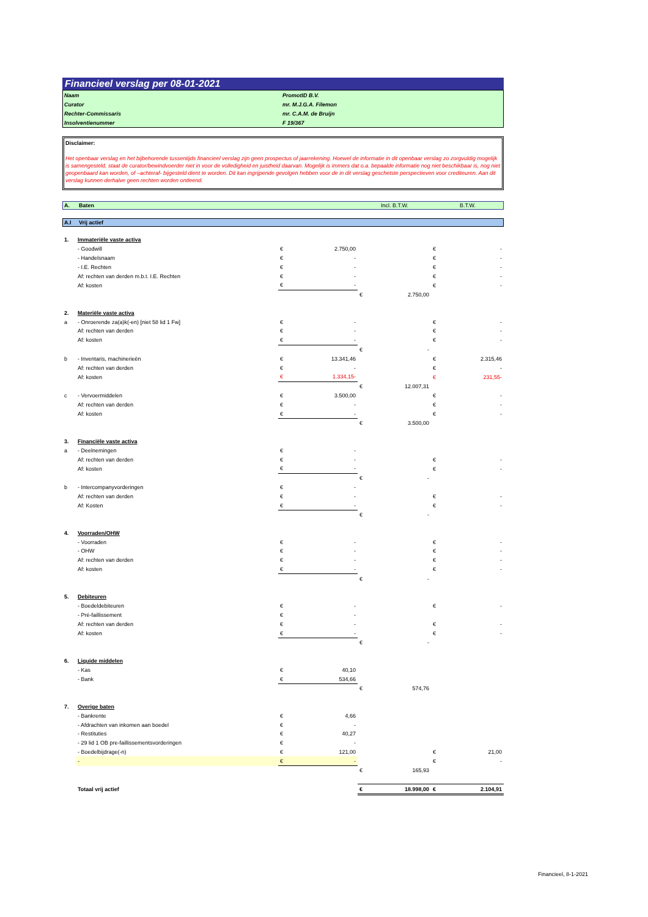Financieel verslag per 08-01-2021
| Naam | PromotID B.V. |
| Curator | mr. M.J.G.A. Filemon |
| Rechter-Commissaris | mr. C.A.M. de Bruijn |
| Insolventienummer | F 19/367 |
Disclaimer:
Het openbaar verslag en het bijbehorende tussentijds financieel verslag zijn geen prospectus of jaarrekening. Hoewel de informatie in dit openbaar verslag zo zorgvuldig mogelijk is samengesteld, staat de curator/bewindvoerder niet in voor de volledigheid en juistheid daarvan. Mogelijk is immers dat o.a. bepaalde informatie nog niet beschikbaar is, nog niet geopenbaard kan worden, of –achteraf- bijgesteld dient te worden. Dit kan ingrijpende gevolgen hebben voor de in dit verslag geschetste perspectieven voor crediteuren. Aan dit verslag kunnen derhalve geen rechten worden ontleend.
| A. | Baten | Incl. B.T.W. | B.T.W. |
| A.I | Vrij actief |
| 1. | Immateriële vaste activa | | | | | | |
| | - Goodwill | € | 2.750,00 | | | € | - |
| | - Handelsnaam | € | - | | | € | - |
| | - I.E. Rechten | € | - | | | € | - |
| | Af: rechten van derden m.b.t. I.E. Rechten | € | - | | | € | - |
| | Af: kosten | € | - | | | € | - |
| | | | | € | 2.750,00 | | |
| 2. | Materiële vaste activa | | | | | | |
| a | - Onroerende za(a)k(-en) [niet 58 lid 1 Fw] | € | - | | | € | - |
| | Af: rechten van derden | € | - | | | € | - |
| | Af: kosten | € | - | | | € | - |
| | | | | € | - | | |
| b | - Inventaris, machinerieën | € | 13.341,46 | | | € | 2.315,46 |
| | Af: rechten van derden | € | - | | | € | - |
| | Af: kosten | € | 1.334,15- | | | € | 231,55- |
| | | | | € | 12.007,31 | | |
| c | - Vervoermiddelen | € | 3.500,00 | | | € | - |
| | Af: rechten van derden | € | - | | | € | - |
| | Af: kosten | € | - | | | € | - |
| | | | | € | 3.500,00 | | |
| 3. | Financiële vaste activa | | | | | | |
| a | - Deelnemingen | € | - | | | | |
| | Af: rechten van derden | € | - | | | € | - |
| | Af: kosten | € | - | | | € | - |
| | | | | € | - | | |
| b | - Intercompanyvorderingen | € | - | | | | |
| | Af: rechten van derden | € | - | | | € | - |
| | Af: Kosten | € | - | | | € | - |
| | | | | € | - | | |
| 4. | Voorraden/OHW | | | | | | |
| | - Voorraden | € | - | | | € | - |
| | - OHW | € | - | | | € | - |
| | Af: rechten van derden | € | - | | | € | - |
| | Af: kosten | € | - | | | € | - |
| | | | | € | - | | |
| 5. | Debiteuren | | | | | | |
| | - Boedeldebiteuren | € | - | | | € | - |
| | - Pré-faillissement | € | - | | | | |
| | Af: rechten van derden | € | - | | | € | - |
| | Af: kosten | € | - | | | € | - |
| | | | | € | - | | |
| 6. | Liquide middelen | | | | | | |
| | - Kas | € | 40,10 | | | | |
| | - Bank | € | 534,66 | | | | |
| | | | | € | 574,76 | | |
| 7. | Overige baten | | | | | | |
| | - Bankrente | € | 4,66 | | | | |
| | - Afdrachten van inkomen aan boedel | € | - | | | | |
| | - Restituties | € | 40,27 | | | | |
| | - 29 lid 1 OB pre-faillissementsvorderingen | € | - | | | | |
| | - Boedelbijdrage(-n) | € | 121,00 | | | € | 21,00 |
| | - | € | - | | | € | - |
| | | | | € | 165,93 | | |
| | Totaal vrij actief | | | € | 18.998,00 | € | 2.104,91 |
Financieel, 8-1-2021